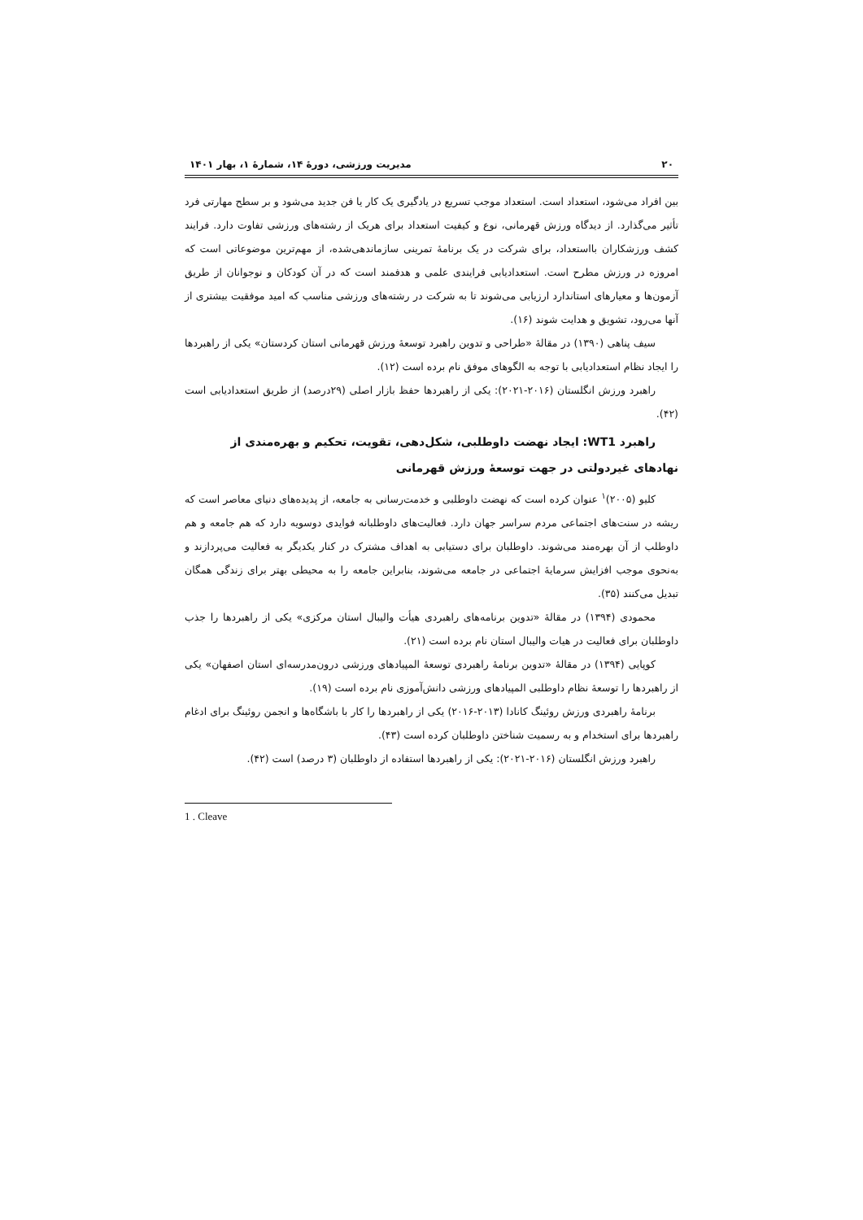۲۰ مدیریت ورزشی، دورهٔ ۱۴، شمارهٔ ۱، بهار ۱۴۰۱
بین افراد می‌شود، استعداد است. استعداد موجب تسریع در یادگیری یک کار یا فن جدید می‌شود و بر سطح مهارتی فرد تأثیر می‌گذارد. از دیدگاه ورزش قهرمانی، نوع و کیفیت استعداد برای هریک از رشته‌های ورزشی تفاوت دارد. فرایند کشف ورزشکاران بااستعداد، برای شرکت در یک برنامهٔ تمرینی سازماندهی‌شده، از مهم‌ترین موضوعاتی است که امروزه در ورزش مطرح است. استعدادیابی فرایندی علمی و هدفمند است که در آن کودکان و نوجوانان از طریق آزمون‌ها و معیارهای استاندارد ارزیابی می‌شوند تا به شرکت در رشته‌های ورزشی مناسب که امید موفقیت بیشتری از آنها می‌رود، تشویق و هدایت شوند (۱۶).
سیف پناهی (۱۳۹۰) در مقالهٔ «طراحی و تدوین راهبرد توسعهٔ ورزش قهرمانی استان کردستان» یکی از راهبردها را ایجاد نظام استعدادیابی با توجه به الگوهای موفق نام برده است (۱۲).
راهبرد ورزش انگلستان (۲۰۱۶-۲۰۲۱): یکی از راهبردها حفظ بازار اصلی (۲۹درصد) از طریق استعدادیابی است (۴۲).
راهبرد WT1: ایجاد نهضت داوطلبی، شکل‌دهی، تقویت، تحکیم و بهره‌مندی از نهادهای غیردولتی در جهت توسعهٔ ورزش قهرمانی
کلیو (۲۰۰۵)<sup>۱</sup> عنوان کرده است که نهضت داوطلبی و خدمت‌رسانی به جامعه، از پدیده‌های دنیای معاصر است که ریشه در سنت‌های اجتماعی مردم سراسر جهان دارد. فعالیت‌های داوطلبانه فوایدی دوسویه دارد که هم جامعه و هم داوطلب از آن بهره‌مند می‌شوند. داوطلبان برای دستیابی به اهداف مشترک در کنار یکدیگر به فعالیت می‌پردازند و به‌نحوی موجب افزایش سرمایهٔ اجتماعی در جامعه می‌شوند، بنابراین جامعه را به محیطی بهتر برای زندگی همگان تبدیل می‌کنند (۳۵).
محمودی (۱۳۹۴) در مقالهٔ «تدوین برنامه‌های راهبردی هیأت والیبال استان مرکزی» یکی از راهبردها را جذب داوطلبان برای فعالیت در هیات والیبال استان نام برده است (۲۱).
کوپایی (۱۳۹۴) در مقالهٔ «تدوین برنامهٔ راهبردی توسعهٔ المپیادهای ورزشی درون‌مدرسه‌ای استان اصفهان» یکی از راهبردها را توسعهٔ نظام داوطلبی المپیادهای ورزشی دانش‌آموزی نام برده است (۱۹).
برنامهٔ راهبردی ورزش روئینگ کانادا (۲۰۱۳-۲۰۱۶) یکی از راهبردها را کار با باشگاه‌ها و انجمن روئینگ برای ادغام راهبردها برای استخدام و به رسمیت شناختن داوطلبان کرده است (۴۳).
راهبرد ورزش انگلستان (۲۰۱۶-۲۰۲۱): یکی از راهبردها استفاده از داوطلبان (۳ درصد) است (۴۲).
1 . Cleave